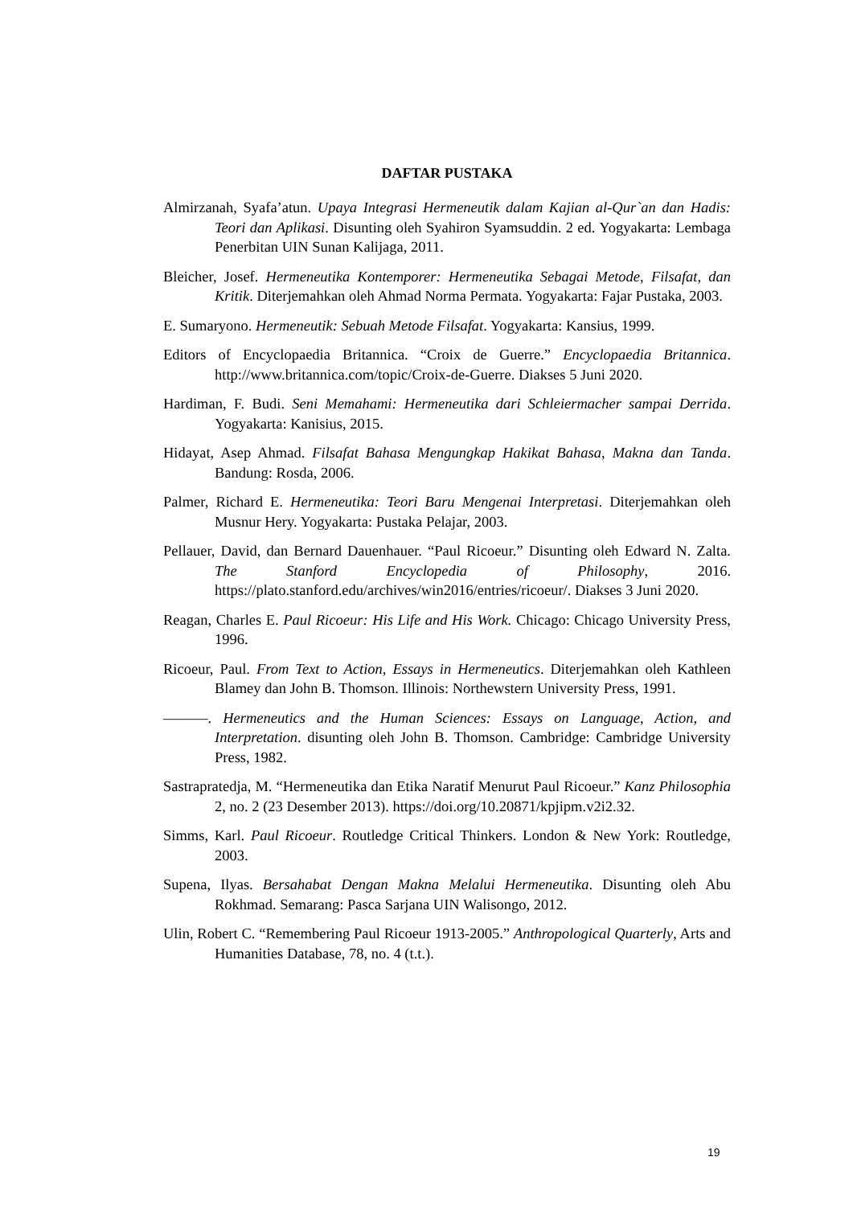DAFTAR PUSTAKA
Almirzanah, Syafa’atun. Upaya Integrasi Hermeneutik dalam Kajian al-Qur`an dan Hadis: Teori dan Aplikasi. Disunting oleh Syahiron Syamsuddin. 2 ed. Yogyakarta: Lembaga Penerbitan UIN Sunan Kalijaga, 2011.
Bleicher, Josef. Hermeneutika Kontemporer: Hermeneutika Sebagai Metode, Filsafat, dan Kritik. Diterjemahkan oleh Ahmad Norma Permata. Yogyakarta: Fajar Pustaka, 2003.
E. Sumaryono. Hermeneutik: Sebuah Metode Filsafat. Yogyakarta: Kansius, 1999.
Editors of Encyclopaedia Britannica. “Croix de Guerre.” Encyclopaedia Britannica. http://www.britannica.com/topic/Croix-de-Guerre. Diakses 5 Juni 2020.
Hardiman, F. Budi. Seni Memahami: Hermeneutika dari Schleiermacher sampai Derrida. Yogyakarta: Kanisius, 2015.
Hidayat, Asep Ahmad. Filsafat Bahasa Mengungkap Hakikat Bahasa, Makna dan Tanda. Bandung: Rosda, 2006.
Palmer, Richard E. Hermeneutika: Teori Baru Mengenai Interpretasi. Diterjemahkan oleh Musnur Hery. Yogyakarta: Pustaka Pelajar, 2003.
Pellauer, David, dan Bernard Dauenhauer. “Paul Ricoeur.” Disunting oleh Edward N. Zalta. The Stanford Encyclopedia of Philosophy, 2016. https://plato.stanford.edu/archives/win2016/entries/ricoeur/. Diakses 3 Juni 2020.
Reagan, Charles E. Paul Ricoeur: His Life and His Work. Chicago: Chicago University Press, 1996.
Ricoeur, Paul. From Text to Action, Essays in Hermeneutics. Diterjemahkan oleh Kathleen Blamey dan John B. Thomson. Illinois: Northewstern University Press, 1991.
———. Hermeneutics and the Human Sciences: Essays on Language, Action, and Interpretation. disunting oleh John B. Thomson. Cambridge: Cambridge University Press, 1982.
Sastrapratedja, M. “Hermeneutika dan Etika Naratif Menurut Paul Ricoeur.” Kanz Philosophia 2, no. 2 (23 Desember 2013). https://doi.org/10.20871/kpjipm.v2i2.32.
Simms, Karl. Paul Ricoeur. Routledge Critical Thinkers. London & New York: Routledge, 2003.
Supena, Ilyas. Bersahabat Dengan Makna Melalui Hermeneutika. Disunting oleh Abu Rokhmad. Semarang: Pasca Sarjana UIN Walisongo, 2012.
Ulin, Robert C. “Remembering Paul Ricoeur 1913-2005.” Anthropological Quarterly, Arts and Humanities Database, 78, no. 4 (t.t.).
19